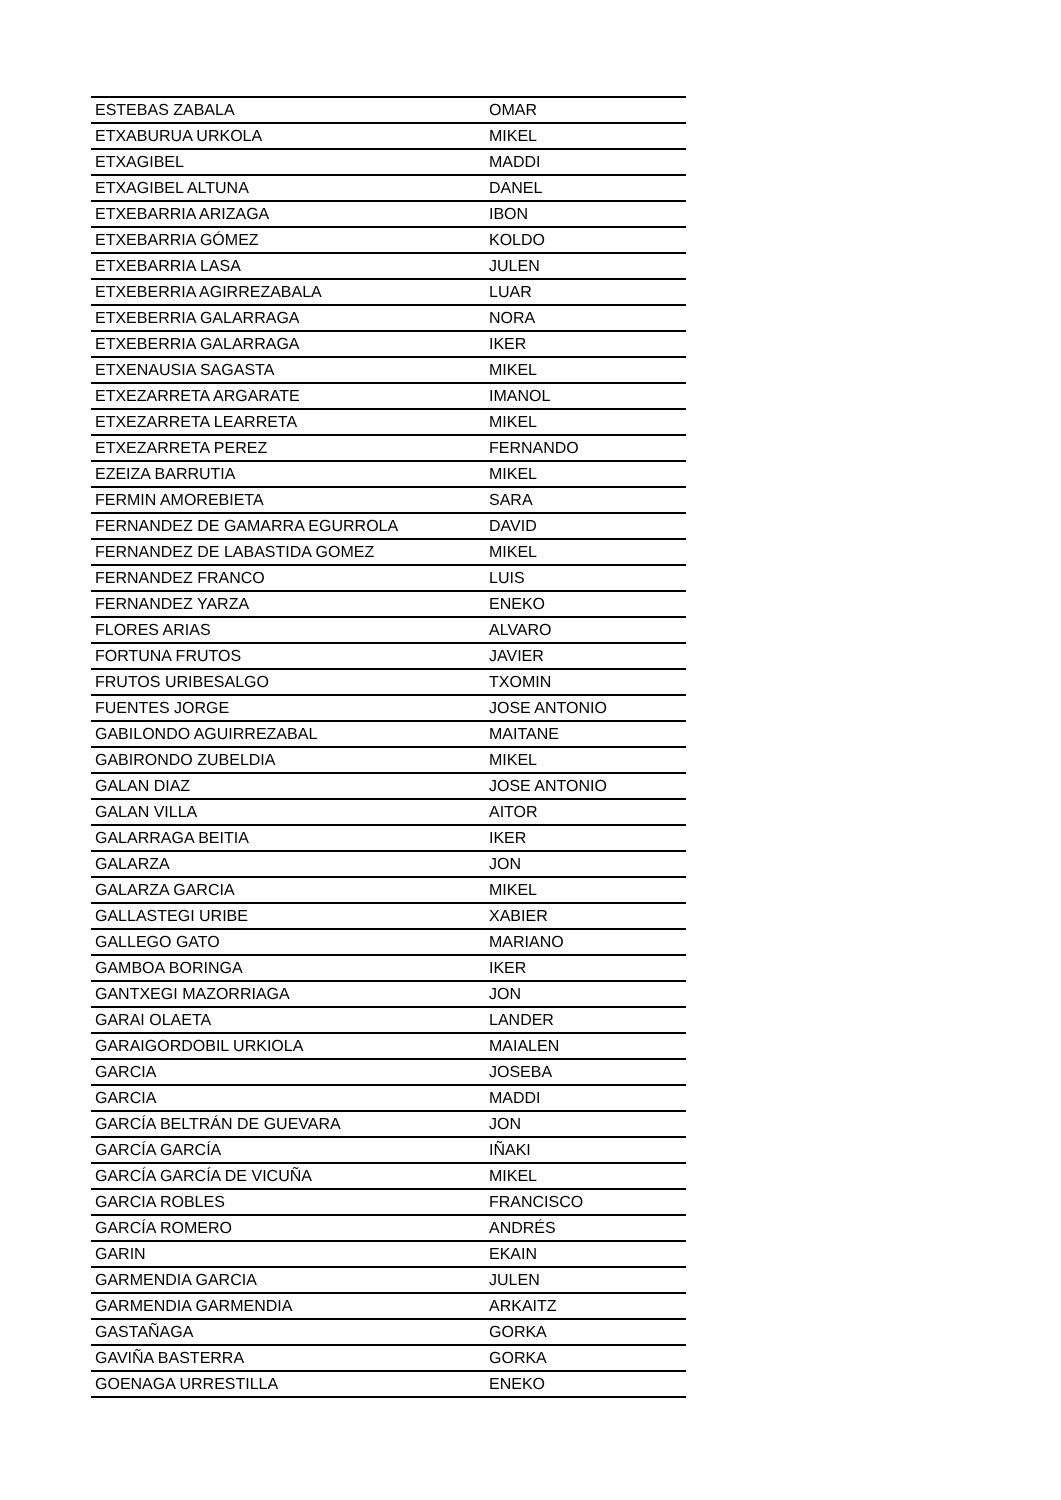| ESTEBAS ZABALA | OMAR |
| ETXABURUA URKOLA | MIKEL |
| ETXAGIBEL | MADDI |
| ETXAGIBEL ALTUNA | DANEL |
| ETXEBARRIA ARIZAGA | IBON |
| ETXEBARRIA GÓMEZ | KOLDO |
| ETXEBARRIA LASA | JULEN |
| ETXEBERRIA AGIRREZABALA | LUAR |
| ETXEBERRIA GALARRAGA | NORA |
| ETXEBERRIA GALARRAGA | IKER |
| ETXENAUSIA SAGASTA | MIKEL |
| ETXEZARRETA ARGARATE | IMANOL |
| ETXEZARRETA LEARRETA | MIKEL |
| ETXEZARRETA PEREZ | FERNANDO |
| EZEIZA BARRUTIA | MIKEL |
| FERMIN AMOREBIETA | SARA |
| FERNANDEZ DE GAMARRA EGURROLA | DAVID |
| FERNANDEZ DE LABASTIDA GOMEZ | MIKEL |
| FERNANDEZ FRANCO | LUIS |
| FERNANDEZ YARZA | ENEKO |
| FLORES ARIAS | ALVARO |
| FORTUNA FRUTOS | JAVIER |
| FRUTOS URIBESALGO | TXOMIN |
| FUENTES JORGE | JOSE ANTONIO |
| GABILONDO AGUIRREZABAL | MAITANE |
| GABIRONDO ZUBELDIA | MIKEL |
| GALAN DIAZ | JOSE ANTONIO |
| GALAN VILLA | AITOR |
| GALARRAGA BEITIA | IKER |
| GALARZA | JON |
| GALARZA GARCIA | MIKEL |
| GALLASTEGI URIBE | XABIER |
| GALLEGO GATO | MARIANO |
| GAMBOA BORINGA | IKER |
| GANTXEGI MAZORRIAGA | JON |
| GARAI OLAETA | LANDER |
| GARAIGORDOBIL URKIOLA | MAIALEN |
| GARCIA | JOSEBA |
| GARCIA | MADDI |
| GARCÍA BELTRÁN DE GUEVARA | JON |
| GARCÍA GARCÍA | IÑAKI |
| GARCÍA GARCÍA DE VICUÑA | MIKEL |
| GARCIA ROBLES | FRANCISCO |
| GARCÍA ROMERO | ANDRÉS |
| GARIN | EKAIN |
| GARMENDIA GARCIA | JULEN |
| GARMENDIA GARMENDIA | ARKAITZ |
| GASTAÑAGA | GORKA |
| GAVIÑA BASTERRA | GORKA |
| GOENAGA URRESTILLA | ENEKO |